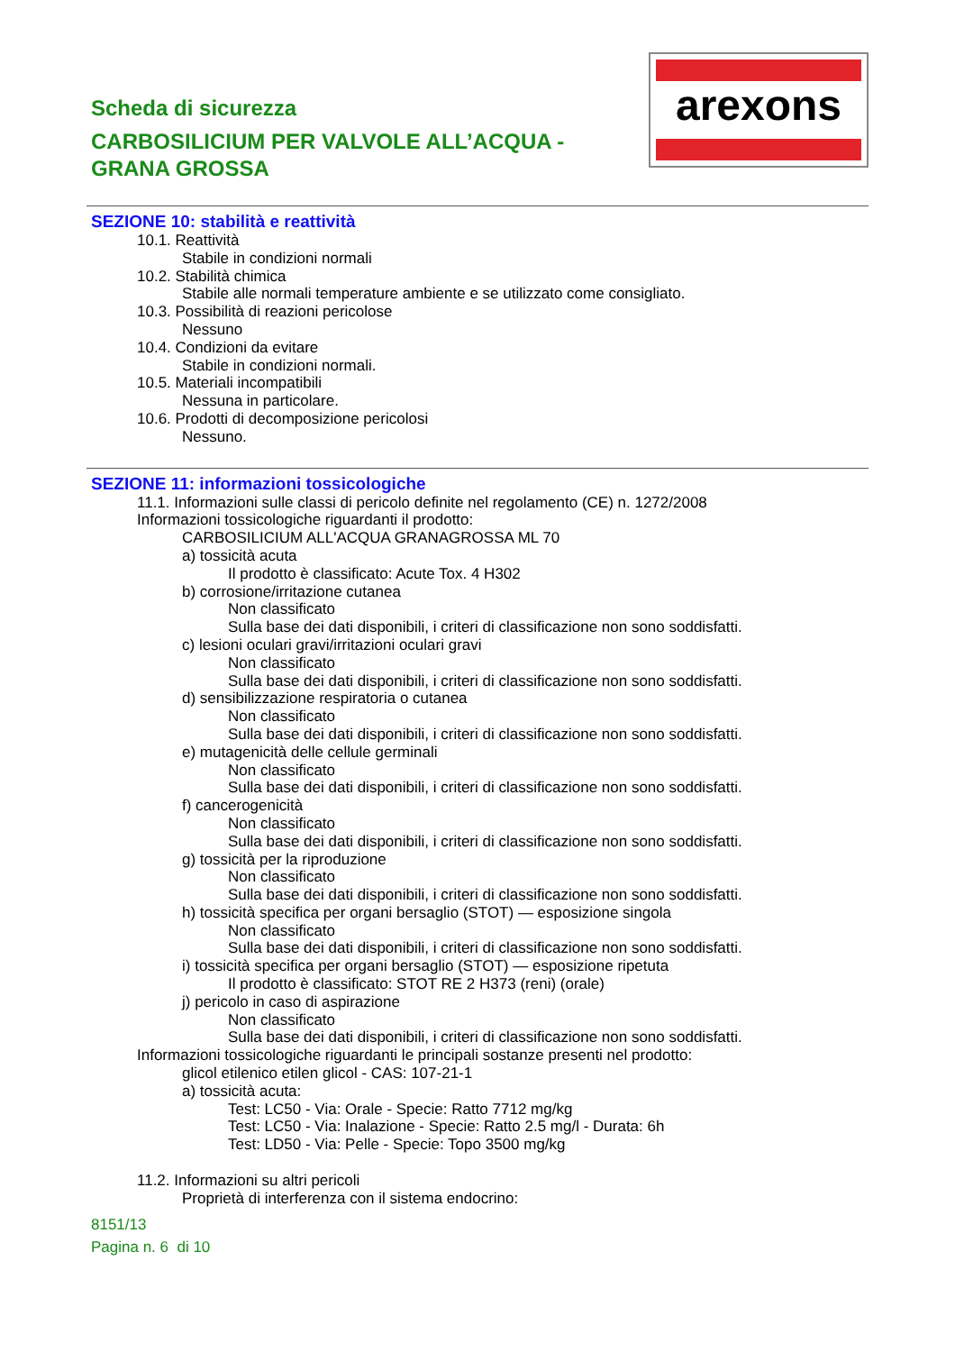Scheda di sicurezza
CARBOSILICIUM PER VALVOLE ALL’ACQUA -
GRANA GROSSA
arexons
SEZIONE 10: stabilità e reattività
10.1. Reattività
Stabile in condizioni normali
10.2. Stabilità chimica
Stabile alle normali temperature ambiente e se utilizzato come consigliato.
10.3. Possibilità di reazioni pericolose
Nessuno
10.4. Condizioni da evitare
Stabile in condizioni normali.
10.5. Materiali incompatibili
Nessuna in particolare.
10.6. Prodotti di decomposizione pericolosi
Nessuno.
SEZIONE 11: informazioni tossicologiche
11.1. Informazioni sulle classi di pericolo definite nel regolamento (CE) n. 1272/2008
Informazioni tossicologiche riguardanti il prodotto:
CARBOSILICIUM ALL'ACQUA GRANAGROSSA ML 70
a) tossicità acuta
Il prodotto è classificato: Acute Tox. 4 H302
b) corrosione/irritazione cutanea
Non classificato
Sulla base dei dati disponibili, i criteri di classificazione non sono soddisfatti.
c) lesioni oculari gravi/irritazioni oculari gravi
Non classificato
Sulla base dei dati disponibili, i criteri di classificazione non sono soddisfatti.
d) sensibilizzazione respiratoria o cutanea
Non classificato
Sulla base dei dati disponibili, i criteri di classificazione non sono soddisfatti.
e) mutagenicità delle cellule germinali
Non classificato
Sulla base dei dati disponibili, i criteri di classificazione non sono soddisfatti.
f) cancerogenicità
Non classificato
Sulla base dei dati disponibili, i criteri di classificazione non sono soddisfatti.
g) tossicità per la riproduzione
Non classificato
Sulla base dei dati disponibili, i criteri di classificazione non sono soddisfatti.
h) tossicità specifica per organi bersaglio (STOT) — esposizione singola
Non classificato
Sulla base dei dati disponibili, i criteri di classificazione non sono soddisfatti.
i) tossicità specifica per organi bersaglio (STOT) — esposizione ripetuta
Il prodotto è classificato: STOT RE 2 H373 (reni) (orale)
j) pericolo in caso di aspirazione
Non classificato
Sulla base dei dati disponibili, i criteri di classificazione non sono soddisfatti.
Informazioni tossicologiche riguardanti le principali sostanze presenti nel prodotto:
glicol etilenico etilen glicol - CAS: 107-21-1
a) tossicità acuta:
Test: LC50 - Via: Orale - Specie: Ratto 7712 mg/kg
Test: LC50 - Via: Inalazione - Specie: Ratto 2.5 mg/l - Durata: 6h
Test: LD50 - Via: Pelle - Specie: Topo 3500 mg/kg
11.2. Informazioni su altri pericoli
Proprietà di interferenza con il sistema endocrino:
8151/13
Pagina n. 6 di 10